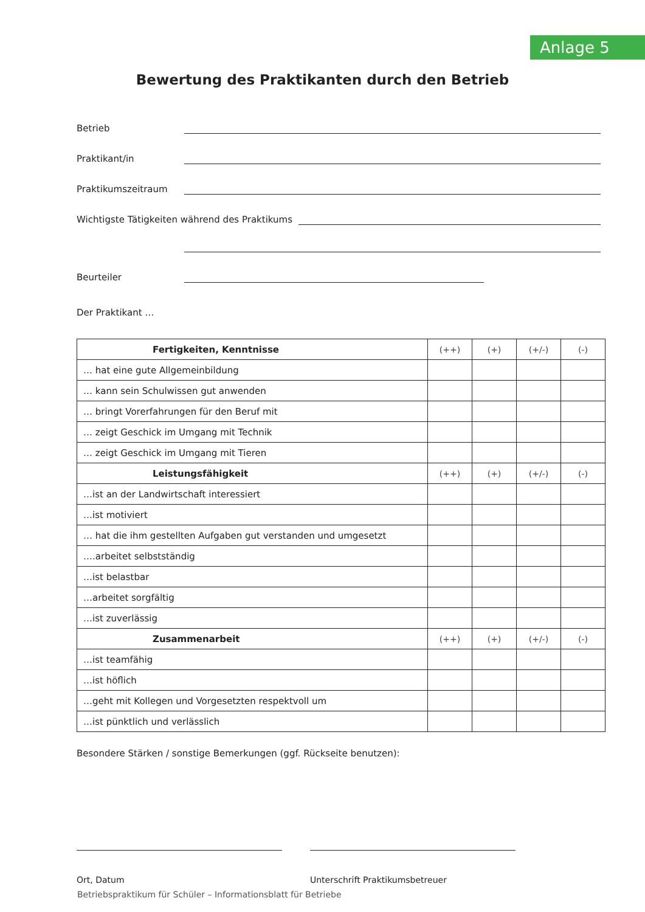Anlage 5
Bewertung des Praktikanten durch den Betrieb
Betrieb
Praktikant/in
Praktikumszeitraum
Wichtigste Tätigkeiten während des Praktikums
Beurteiler
Der Praktikant …
| Fertigkeiten, Kenntnisse | (++) | (+) | (+/-) | (-) |
| … hat eine gute Allgemeinbildung | | | | |
| … kann sein Schulwissen gut anwenden | | | | |
| … bringt Vorerfahrungen für den Beruf mit | | | | |
| … zeigt Geschick im Umgang mit Technik | | | | |
| … zeigt Geschick im Umgang mit Tieren | | | | |
| Leistungsfähigkeit | (++) | (+) | (+/-) | (-) |
| …ist an der Landwirtschaft interessiert | | | | |
| …ist motiviert | | | | |
| … hat die ihm gestellten Aufgaben gut verstanden und umgesetzt | | | | |
| ….arbeitet selbstständig | | | | |
| …ist belastbar | | | | |
| …arbeitet sorgfältig | | | | |
| …ist zuverlässig | | | | |
| Zusammenarbeit | (++) | (+) | (+/-) | (-) |
| …ist teamfähig | | | | |
| …ist höflich | | | | |
| …geht mit Kollegen und Vorgesetzten respektvoll um | | | | |
| …ist pünktlich und verlässlich | | | | |
Besondere Stärken / sonstige Bemerkungen (ggf. Rückseite benutzen):
Ort, Datum Unterschrift Praktikumsbetreuer
Betriebspraktikum für Schüler – Informationsblatt für Betriebe